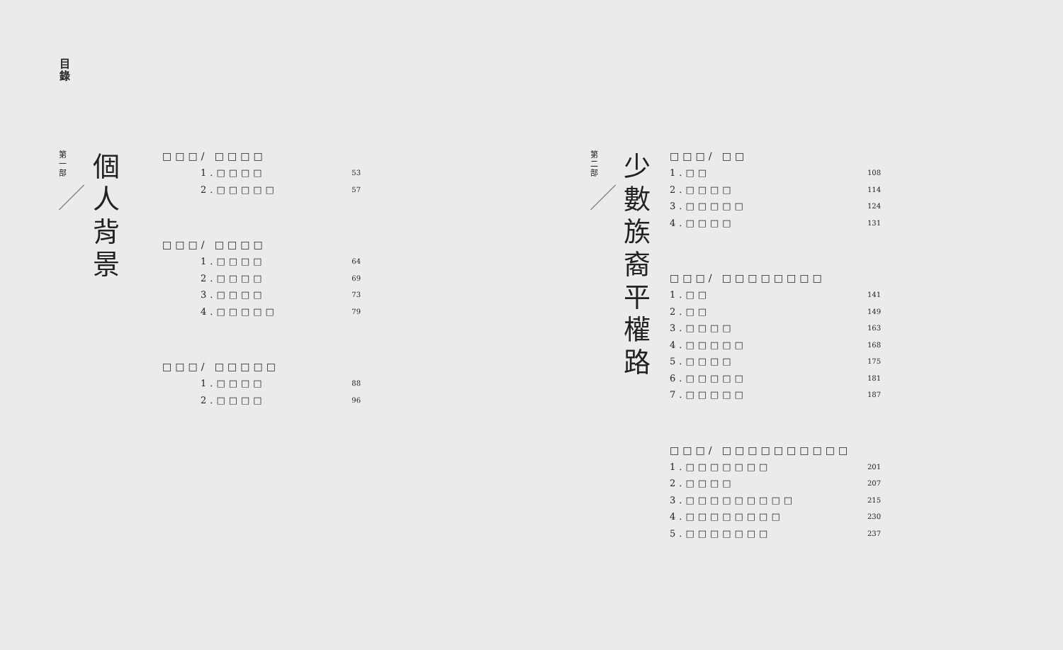目
錄
第
一
部
個
人
背
景
□□□/ □□□□
1.□□□□ 53
2.□□□□□ 57
□□□/ □□□□
1.□□□□ 64
2.□□□□ 69
3.□□□□ 73
4.□□□□□ 79
□□□/ □□□□□
1.□□□□ 88
2.□□□□ 96
第
二
部
少
數
族
裔
平
權
路
□□□/ □□
1.□□ 108
2.□□□□ 114
3.□□□□□ 124
4.□□□□ 131
□□□/ □□□□□□□□
1.□□ 141
2.□□ 149
3.□□□□ 163
4.□□□□□ 168
5.□□□□ 175
6.□□□□□ 181
7.□□□□□ 187
□□□/ □□□□□□□□□□
1.□□□□□□□ 201
2.□□□□ 207
3.□□□□□□□□□ 215
4.□□□□□□□□ 230
5.□□□□□□□ 237